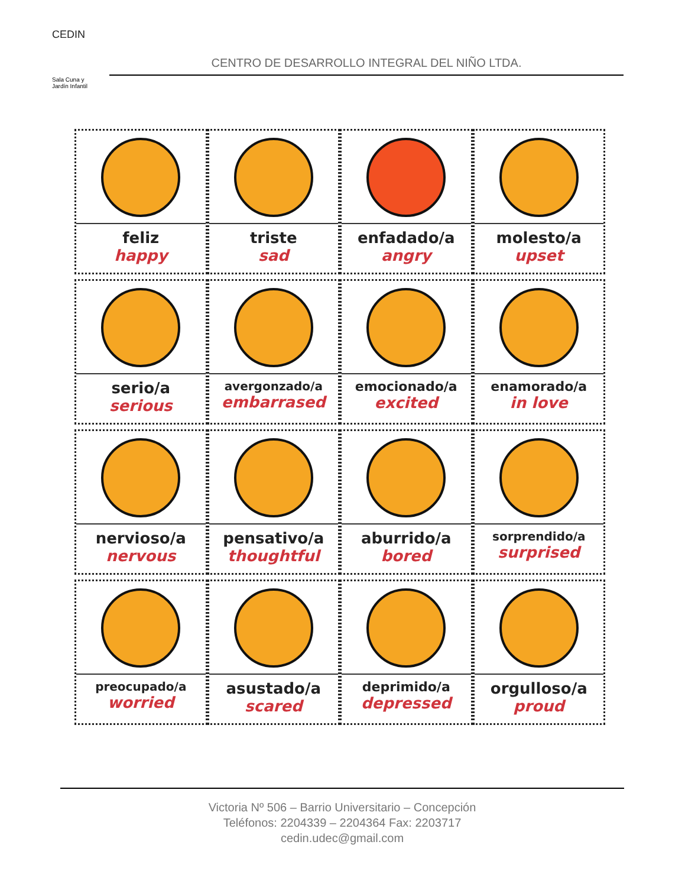CEDIN
Sala Cuna y
Jardín Infantil
CENTRO DE DESARROLLO INTEGRAL DEL NIÑO LTDA.
| feliz happy | triste sad | enfadado/a angry | molesto/a upset |
| serio/a serious | avergonzado/a embarrased | emocionado/a excited | enamorado/a in love |
| nervioso/a nervous | pensativo/a thoughtful | aburrido/a bored | sorprendido/a surprised |
| preocupado/a worried | asustado/a scared | deprimido/a depressed | orgulloso/a proud |
Victoria Nº 506 – Barrio Universitario – Concepción
Teléfonos: 2204339 – 2204364 Fax: 2203717
cedin.udec@gmail.com